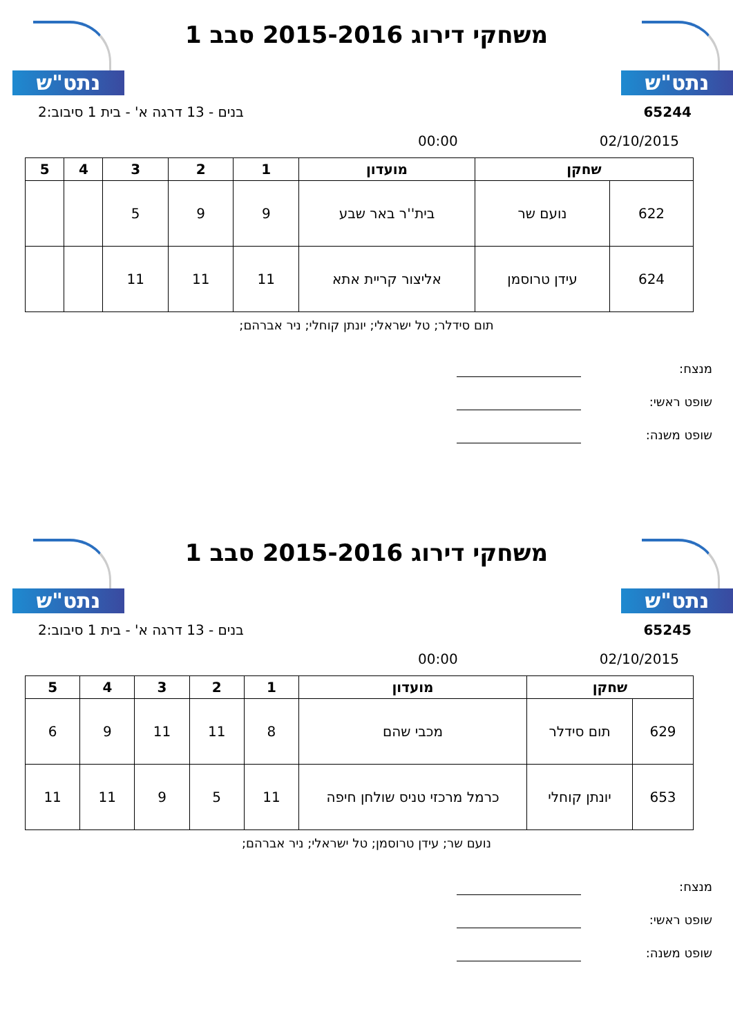נתט"ש נתט"ש
משחקי דירוג 2015-2016 סבב 1
65244 בנים - 13 דרגה א' - בית 1 סיבוב:2
02/10/2015 00:00
| שחקן | | מועדון | 1 | 2 | 3 | 4 | 5 |
| --- | --- | --- | --- | --- | --- | --- | --- |
| 622 | נועם שר | בית''ר באר שבע | 9 | 9 | 5 | | |
| 624 | עידן טרוסמן | אליצור קריית אתא | 11 | 11 | 11 | | |
תום סידלר; טל ישראלי; יונתן קוחלי; ניר אברהם;
מנצח:
שופט ראשי:
שופט משנה:
נתט"ש נתט"ש
משחקי דירוג 2015-2016 סבב 1
65245 בנים - 13 דרגה א' - בית 1 סיבוב:2
02/10/2015 00:00
| שחקן | | מועדון | 1 | 2 | 3 | 4 | 5 |
| --- | --- | --- | --- | --- | --- | --- | --- |
| 629 | תום סידלר | מכבי שהם | 8 | 11 | 11 | 9 | 6 |
| 653 | יונתן קוחלי | כרמל מרכזי טניס שולחן חיפה | 11 | 5 | 9 | 11 | 11 |
נועם שר; עידן טרוסמן; טל ישראלי; ניר אברהם;
מנצח:
שופט ראשי:
שופט משנה: